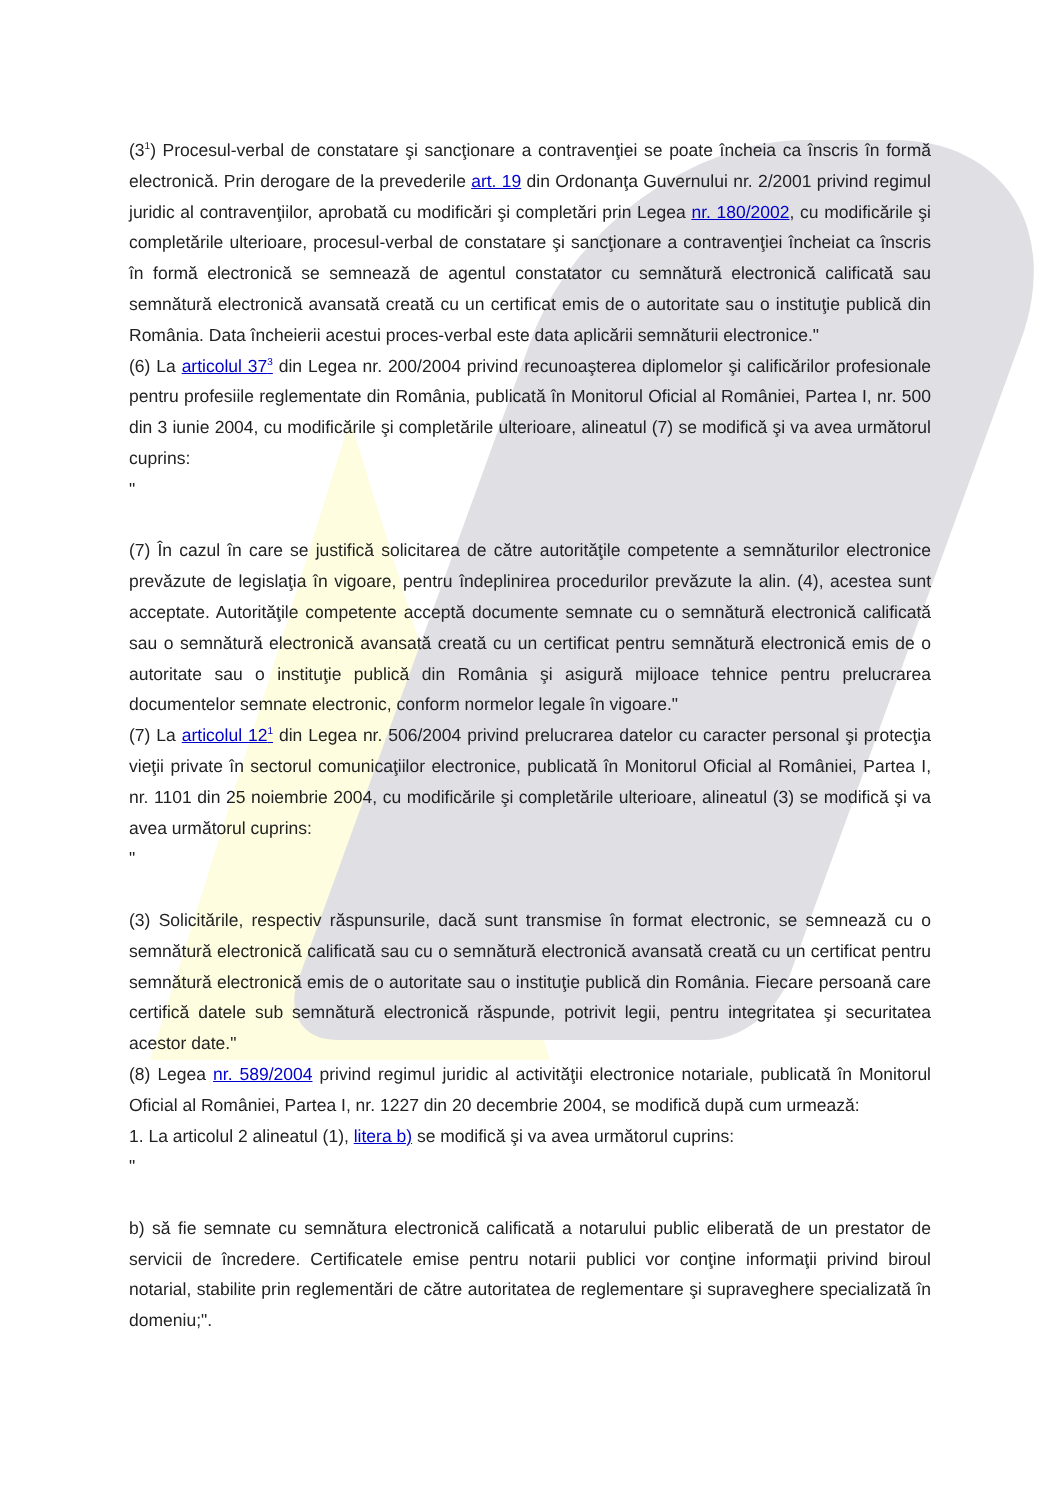(3<sup>1</sup>) Procesul-verbal de constatare şi sancţionare a contravenţiei se poate încheia ca înscris în formă electronică. Prin derogare de la prevederile art. 19 din Ordonanţa Guvernului nr. 2/2001 privind regimul juridic al contravenţiilor, aprobată cu modificări şi completări prin Legea nr. 180/2002, cu modificările şi completările ulterioare, procesul-verbal de constatare şi sancţionare a contravenţiei încheiat ca înscris în formă electronică se semnează de agentul constatator cu semnătură electronică calificată sau semnătură electronică avansată creată cu un certificat emis de o autoritate sau o instituţie publică din România. Data încheierii acestui proces-verbal este data aplicării semnăturii electronice."
(6) La articolul 37<sup>3</sup> din Legea nr. 200/2004 privind recunoaşterea diplomelor şi calificărilor profesionale pentru profesiile reglementate din România, publicată în Monitorul Oficial al României, Partea I, nr. 500 din 3 iunie 2004, cu modificările şi completările ulterioare, alineatul (7) se modifică şi va avea următorul cuprins:
"
(7) În cazul în care se justifică solicitarea de către autorităţile competente a semnăturilor electronice prevăzute de legislaţia în vigoare, pentru îndeplinirea procedurilor prevăzute la alin. (4), acestea sunt acceptate. Autorităţile competente acceptă documente semnate cu o semnătură electronică calificată sau o semnătură electronică avansată creată cu un certificat pentru semnătură electronică emis de o autoritate sau o instituţie publică din România şi asigură mijloace tehnice pentru prelucrarea documentelor semnate electronic, conform normelor legale în vigoare."
(7) La articolul 12<sup>1</sup> din Legea nr. 506/2004 privind prelucrarea datelor cu caracter personal şi protecţia vieţii private în sectorul comunicaţiilor electronice, publicată în Monitorul Oficial al României, Partea I, nr. 1101 din 25 noiembrie 2004, cu modificările şi completările ulterioare, alineatul (3) se modifică şi va avea următorul cuprins:
"
(3) Solicitările, respectiv răspunsurile, dacă sunt transmise în format electronic, se semnează cu o semnătură electronică calificată sau cu o semnătură electronică avansată creată cu un certificat pentru semnătură electronică emis de o autoritate sau o instituţie publică din România. Fiecare persoană care certifică datele sub semnătură electronică răspunde, potrivit legii, pentru integritatea şi securitatea acestor date."
(8) Legea nr. 589/2004 privind regimul juridic al activităţii electronice notariale, publicată în Monitorul Oficial al României, Partea I, nr. 1227 din 20 decembrie 2004, se modifică după cum urmează:
1. La articolul 2 alineatul (1), litera b) se modifică şi va avea următorul cuprins:
"
b) să fie semnate cu semnătura electronică calificată a notarului public eliberată de un prestator de servicii de încredere. Certificatele emise pentru notarii publici vor conţine informaţii privind biroul notarial, stabilite prin reglementări de către autoritatea de reglementare şi supraveghere specializată în domeniu;".